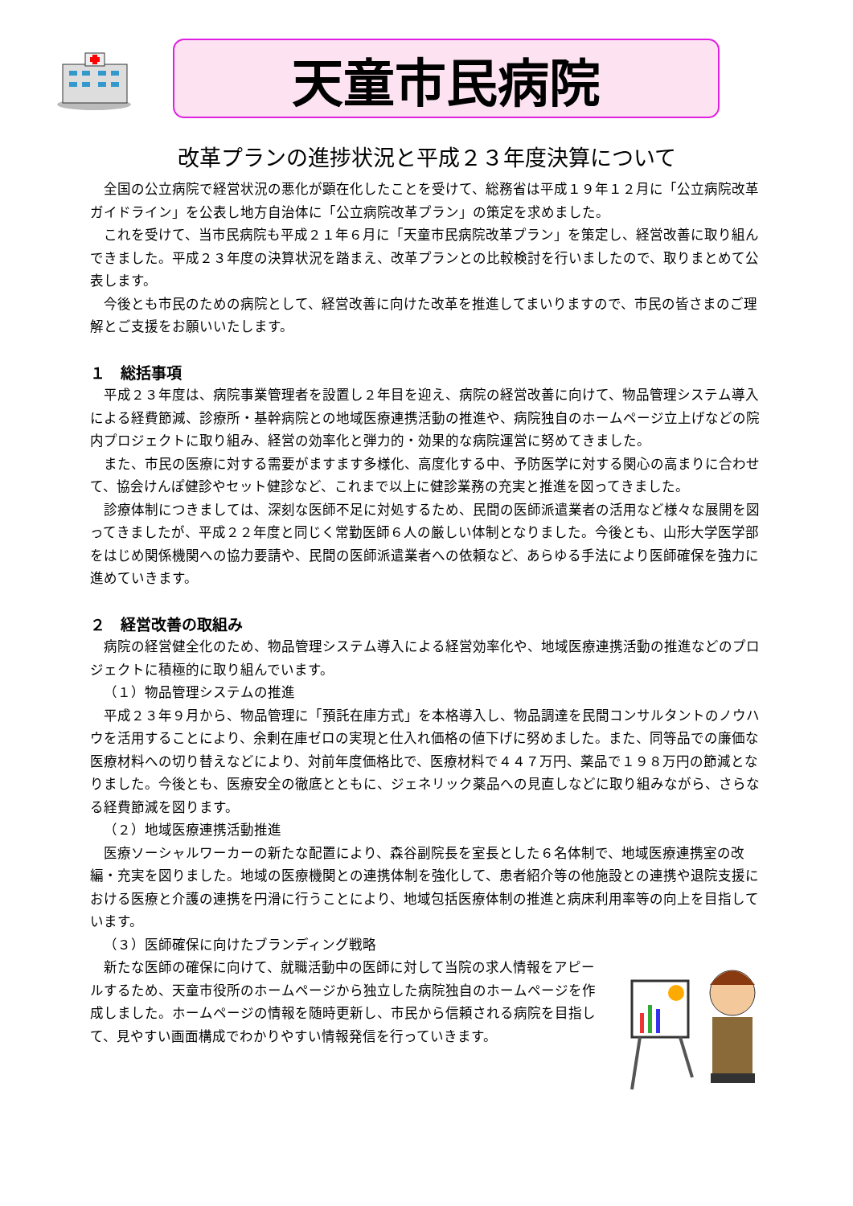天童市民病院
改革プランの進捗状況と平成２３年度決算について
全国の公立病院で経営状況の悪化が顕在化したことを受けて、総務省は平成１９年１２月に「公立病院改革ガイドライン」を公表し地方自治体に「公立病院改革プラン」の策定を求めました。
これを受けて、当市民病院も平成２１年６月に「天童市民病院改革プラン」を策定し、経営改善に取り組んできました。平成２３年度の決算状況を踏まえ、改革プランとの比較検討を行いましたので、取りまとめて公表します。
今後とも市民のための病院として、経営改善に向けた改革を推進してまいりますので、市民の皆さまのご理解とご支援をお願いいたします。
１　総括事項
平成２３年度は、病院事業管理者を設置し２年目を迎え、病院の経営改善に向けて、物品管理システム導入による経費節減、診療所・基幹病院との地域医療連携活動の推進や、病院独自のホームページ立上げなどの院内プロジェクトに取り組み、経営の効率化と弾力的・効果的な病院運営に努めてきました。
また、市民の医療に対する需要がますます多様化、高度化する中、予防医学に対する関心の高まりに合わせて、協会けんぽ健診やセット健診など、これまで以上に健診業務の充実と推進を図ってきました。
診療体制につきましては、深刻な医師不足に対処するため、民間の医師派遣業者の活用など様々な展開を図ってきましたが、平成２２年度と同じく常勤医師６人の厳しい体制となりました。今後とも、山形大学医学部をはじめ関係機関への協力要請や、民間の医師派遣業者への依頼など、あらゆる手法により医師確保を強力に進めていきます。
２　経営改善の取組み
病院の経営健全化のため、物品管理システム導入による経営効率化や、地域医療連携活動の推進などのプロジェクトに積極的に取り組んでいます。
（１）物品管理システムの推進
平成２３年９月から、物品管理に「預託在庫方式」を本格導入し、物品調達を民間コンサルタントのノウハウを活用することにより、余剰在庫ゼロの実現と仕入れ価格の値下げに努めました。また、同等品での廉価な医療材料への切り替えなどにより、対前年度価格比で、医療材料で４４７万円、薬品で１９８万円の節減となりました。今後とも、医療安全の徹底とともに、ジェネリック薬品への見直しなどに取り組みながら、さらなる経費節減を図ります。
（２）地域医療連携活動推進
医療ソーシャルワーカーの新たな配置により、森谷副院長を室長とした６名体制で、地域医療連携室の改編・充実を図りました。地域の医療機関との連携体制を強化して、患者紹介等の他施設との連携や退院支援における医療と介護の連携を円滑に行うことにより、地域包括医療体制の推進と病床利用率等の向上を目指しています。
（３）医師確保に向けたブランディング戦略
新たな医師の確保に向けて、就職活動中の医師に対して当院の求人情報をアピールするため、天童市役所のホームページから独立した病院独自のホームページを作成しました。ホームページの情報を随時更新し、市民から信頼される病院を目指して、見やすい画面構成でわかりやすい情報発信を行っていきます。